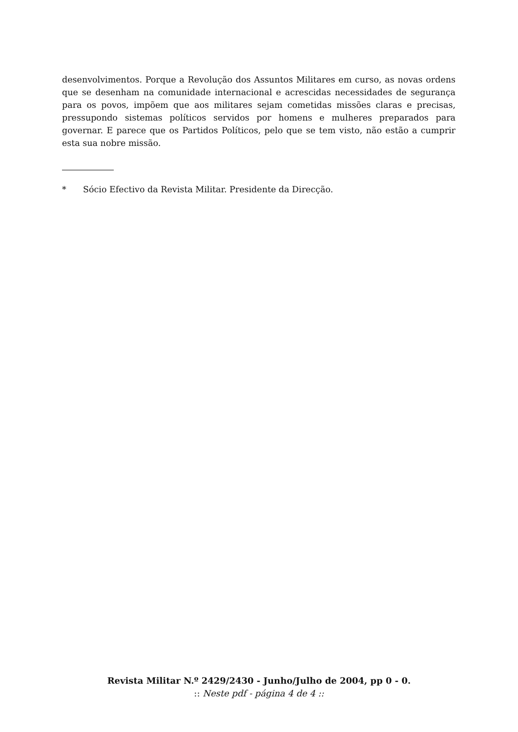desenvolvimentos. Porque a Revolução dos Assuntos Militares em curso, as novas ordens que se desenham na comunidade internacional e acrescidas necessidades de segurança para os povos, impõem que aos militares sejam cometidas missões claras e precisas, pressupondo sistemas políticos servidos por homens e mulheres preparados para governar. E parece que os Partidos Políticos, pelo que se tem visto, não estão a cumprir esta sua nobre missão.
* Sócio Efectivo da Revista Militar. Presidente da Direcção.
Revista Militar N.º 2429/2430 - Junho/Julho de 2004, pp 0 - 0.
:: Neste pdf - página 4 de 4 ::